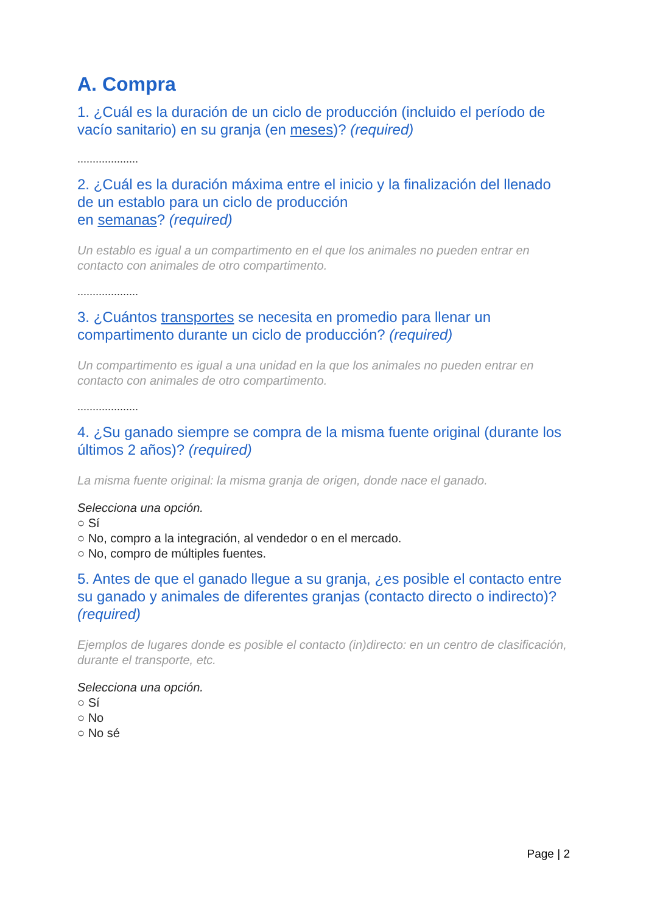A. Compra
1. ¿Cuál es la duración de un ciclo de producción (incluido el período de vacío sanitario) en su granja (en meses)? (required)
....................
2. ¿Cuál es la duración máxima entre el inicio y la finalización del llenado de un establo para un ciclo de producción
en semanas? (required)
Un establo es igual a un compartimento en el que los animales no pueden entrar en contacto con animales de otro compartimento.
....................
3. ¿Cuántos transportes se necesita en promedio para llenar un compartimento durante un ciclo de producción? (required)
Un compartimento es igual a una unidad en la que los animales no pueden entrar en contacto con animales de otro compartimento.
....................
4. ¿Su ganado siempre se compra de la misma fuente original (durante los últimos 2 años)? (required)
La misma fuente original: la misma granja de origen, donde nace el ganado.
Selecciona una opción.
○ Sí
○ No, compro a la integración, al vendedor o en el mercado.
○ No, compro de múltiples fuentes.
5. Antes de que el ganado llegue a su granja, ¿es posible el contacto entre su ganado y animales de diferentes granjas (contacto directo o indirecto)? (required)
Ejemplos de lugares donde es posible el contacto (in)directo: en un centro de clasificación, durante el transporte, etc.
Selecciona una opción.
○ Sí
○ No
○ No sé
Page | 2